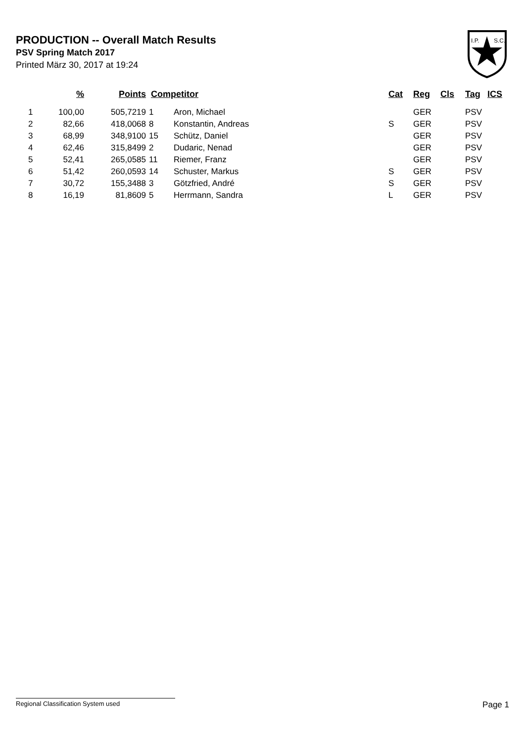PRODUCTION -- Overall Match Results
PSV Spring Match 2017
Printed März 30, 2017 at 19:24
I.P.
S.C.
| | % | Points | Competitor | | Cat | Reg | Cls | Tag | ICS |
| --- | --- | --- | --- | --- | --- | --- | --- | --- | --- |
| 1 | 100,00 | 505,7219 | 1 | Aron, Michael | | GER | | PSV | |
| 2 | 82,66 | 418,0068 | 8 | Konstantin, Andreas | S | GER | | PSV | |
| 3 | 68,99 | 348,9100 | 15 | Schütz, Daniel | | GER | | PSV | |
| 4 | 62,46 | 315,8499 | 2 | Dudaric, Nenad | | GER | | PSV | |
| 5 | 52,41 | 265,0585 | 11 | Riemer, Franz | | GER | | PSV | |
| 6 | 51,42 | 260,0593 | 14 | Schuster, Markus | S | GER | | PSV | |
| 7 | 30,72 | 155,3488 | 3 | Götzfried, André | S | GER | | PSV | |
| 8 | 16,19 | 81,8609 | 5 | Herrmann, Sandra | L | GER | | PSV | |
Regional Classification System used Page 1